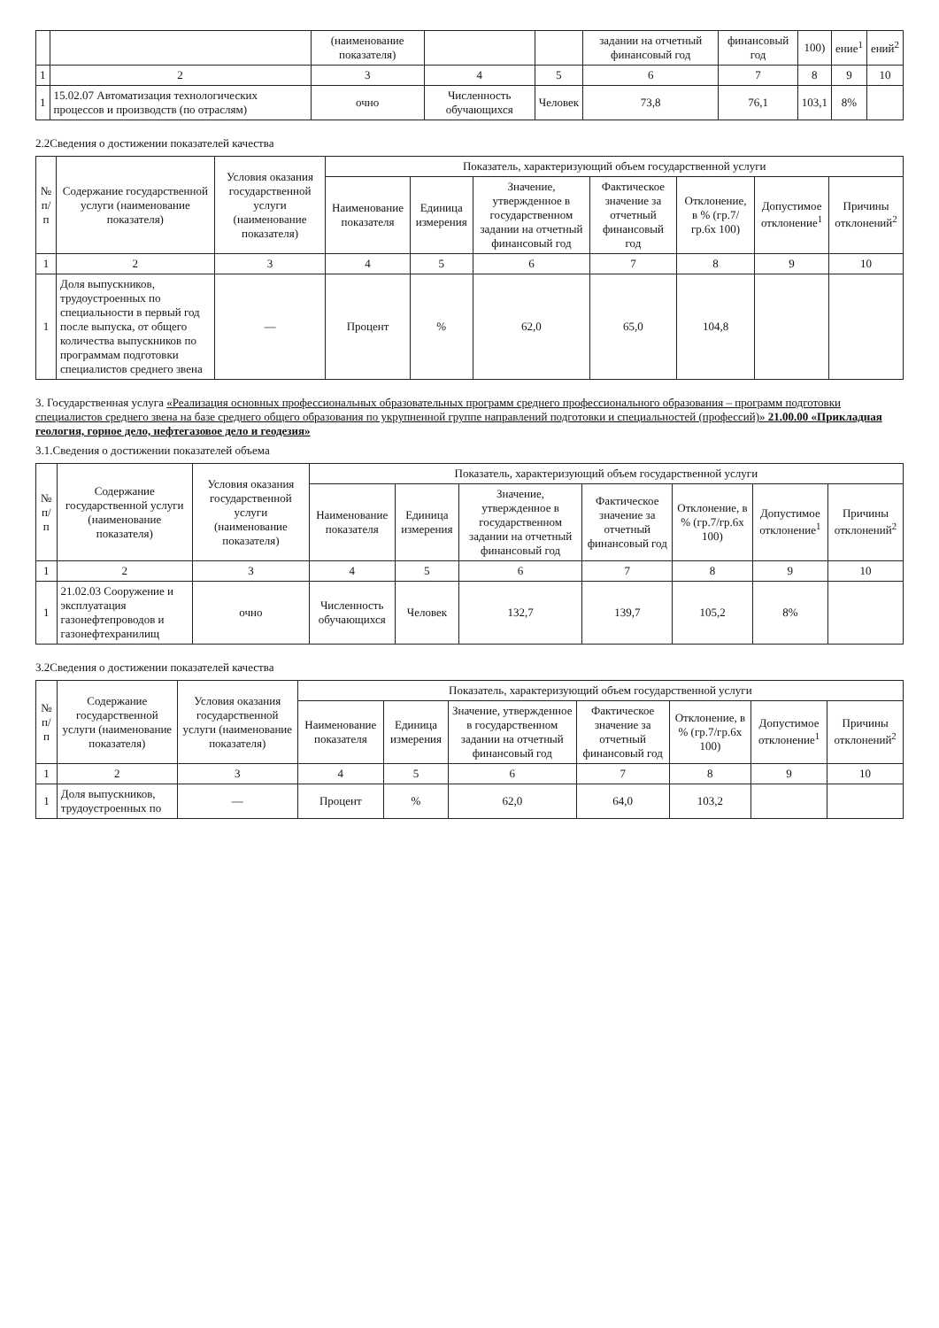| | | (наименование показателя) | | | задании на отчетный финансовый год | финансовый год | 100) | ение<sup>1</sup> | ений<sup>2</sup> |
| --- | --- | --- | --- | --- | --- | --- | --- | --- | --- |
| 1 | 2 | 3 | 4 | 5 | 6 | 7 | 8 | 9 | 10 |
| 1 | 15.02.07 Автоматизация технологических процессов и производств (по отраслям) | очно | Численность обучающихся | Человек | 73,8 | 76,1 | 103,1 | 8% | |
2.2Сведения о достижении показателей качества
| № п/п | Содержание государственной услуги (наименование показателя) | Условия оказания государственной услуги (наименование показателя) | Показатель, характеризующий объем государственной услуги | | | | | | |
| --- | --- | --- | --- | --- | --- | --- | --- | --- | --- |
| | | | Наименование показателя | Единица измерения | Значение, утвержденное в государственном задании на отчетный финансовый год | Фактическое значение за отчетный финансовый год | Отклонение, в % (гр.7/гр.6х 100) | Допустимое отклонение<sup>1</sup> | Причины отклонений<sup>2</sup> |
| 1 | 2 | 3 | 4 | 5 | 6 | 7 | 8 | 9 | 10 |
| 1 | Доля выпускников, трудоустроенных по специальности в первый год после выпуска, от общего количества выпускников по программам подготовки специалистов среднего звена | — | Процент | % | 62,0 | 65,0 | 104,8 | | |
3. Государственная услуга «Реализация основных профессиональных образовательных программ среднего профессионального образования – программ подготовки специалистов среднего звена на базе среднего общего образования по укрупненной группе направлений подготовки и специальностей (профессий)» 21.00.00 «Прикладная геология, горное дело, нефтегазовое дело и геодезия»
3.1.Сведения о достижении показателей объема
| № п/п | Содержание государственной услуги (наименование показателя) | Условия оказания государственной услуги (наименование показателя) | Показатель, характеризующий объем государственной услуги | | | | | | |
| --- | --- | --- | --- | --- | --- | --- | --- | --- | --- |
| | | | Наименование показателя | Единица измерения | Значение, утвержденное в государственном задании на отчетный финансовый год | Фактическое значение за отчетный финансовый год | Отклонение, в % (гр.7/гр.6х 100) | Допустимое отклонение<sup>1</sup> | Причины отклонений<sup>2</sup> |
| 1 | 2 | 3 | 4 | 5 | 6 | 7 | 8 | 9 | 10 |
| 1 | 21.02.03 Сооружение и эксплуатация газонефтепроводов и газонефтехранилищ | очно | Численность обучающихся | Человек | 132,7 | 139,7 | 105,2 | 8% | |
3.2Сведения о достижении показателей качества
| № п/п | Содержание государственной услуги (наименование показателя) | Условия оказания государственной услуги (наименование показателя) | Показатель, характеризующий объем государственной услуги | | | | | | |
| --- | --- | --- | --- | --- | --- | --- | --- | --- | --- |
| | | | Наименование показателя | Единица измерения | Значение, утвержденное в государственном задании на отчетный финансовый год | Фактическое значение за отчетный финансовый год | Отклонение, в % (гр.7/гр.6х 100) | Допустимое отклонение<sup>1</sup> | Причины отклонений<sup>2</sup> |
| 1 | 2 | 3 | 4 | 5 | 6 | 7 | 8 | 9 | 10 |
| 1 | Доля выпускников, трудоустроенных по | — | Процент | % | 62,0 | 64,0 | 103,2 | | |